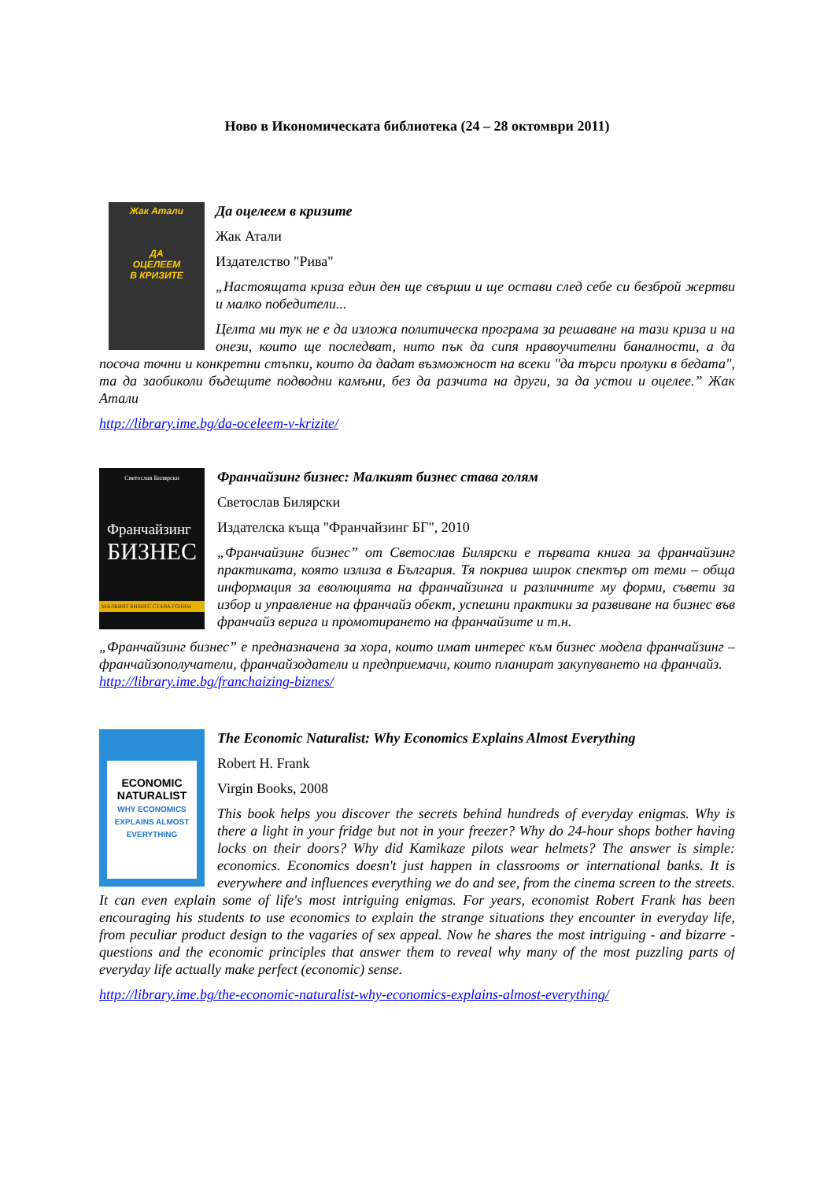Ново в Икономическата библиотека (24 – 28 октомври 2011)
Жак Атали
ДА
ОЦЕЛЕЕМ
В КРИЗИТЕ
Да оцелеем в кризите
Жак Атали
Издателство "Рива"
„Настоящата криза един ден ще свърши и ще остави след себе си безброй жертви и малко победители...
Целта ми тук не е да изложа политическа програма за решаване на тази криза и на онези, които ще последват, нито пък да сипя нравоучителни баналности, а да посоча точни и конкретни стъпки, които да дадат възможност на всеки "да търси пролуки в бедата", та да заобиколи бъдещите подводни камъни, без да разчита на други, за да устои и оцелее.” Жак Атали
http://library.ime.bg/da-oceleem-v-krizite/
Светослав Билярски
Франчайзинг
БИЗНЕС
МАЛКИЯТ БИЗНЕС СТАВА ГОЛЯМ
Франчайзинг бизнес: Малкият бизнес става голям
Светослав Билярски
Издателска къща "Франчайзинг БГ", 2010
„Франчайзинг бизнес” от Светослав Билярски е първата книга за франчайзинг практиката, която излиза в България. Тя покрива широк спектър от теми – обща информация за еволюцията на франчайзинга и различните му форми, съвети за избор и управление на франчайз обект, успешни практики за развиване на бизнес във франчайз верига и промотирането на франчайзите и т.н.
„Франчайзинг бизнес” е предназначена за хора, които имат интерес към бизнес модела франчайзинг – франчайзополучатели, франчайзодатели и предприемачи, които планират закупуването на франчайз.
http://library.ime.bg/franchaizing-biznes/
ECONOMIC
NATURALIST
WHY ECONOMICS EXPLAINS ALMOST EVERYTHING
The Economic Naturalist: Why Economics Explains Almost Everything
Robert H. Frank
Virgin Books, 2008
This book helps you discover the secrets behind hundreds of everyday enigmas. Why is there a light in your fridge but not in your freezer? Why do 24-hour shops bother having locks on their doors? Why did Kamikaze pilots wear helmets? The answer is simple: economics. Economics doesn't just happen in classrooms or international banks. It is everywhere and influences everything we do and see, from the cinema screen to the streets. It can even explain some of life's most intriguing enigmas. For years, economist Robert Frank has been encouraging his students to use economics to explain the strange situations they encounter in everyday life, from peculiar product design to the vagaries of sex appeal. Now he shares the most intriguing - and bizarre - questions and the economic principles that answer them to reveal why many of the most puzzling parts of everyday life actually make perfect (economic) sense.
http://library.ime.bg/the-economic-naturalist-why-economics-explains-almost-everything/